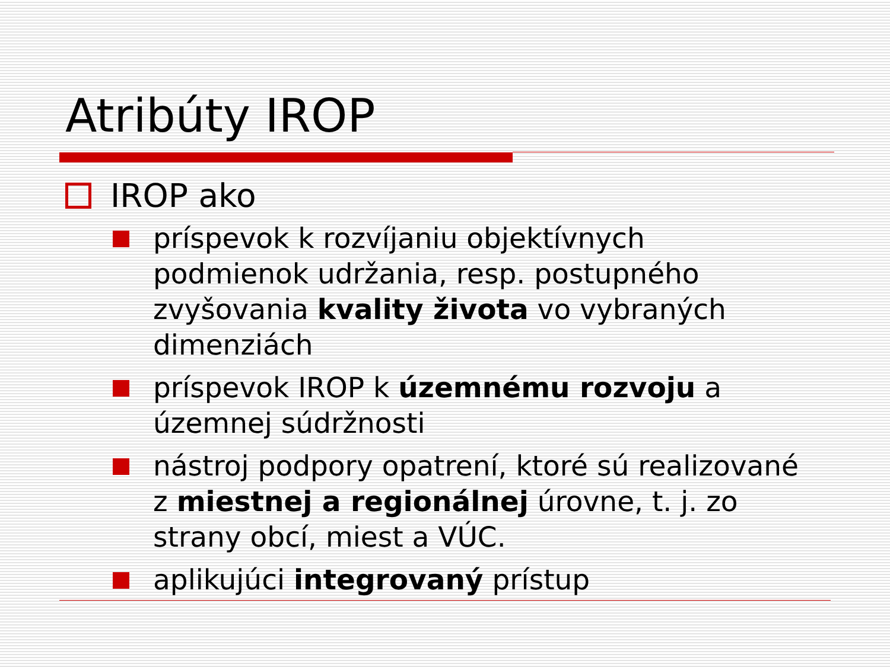Atribúty IROP
IROP ako
príspevok k rozvíjaniu objektívnych podmienok udržania, resp. postupného zvyšovania kvality života vo vybraných dimenziách
príspevok IROP k územnému rozvoju a územnej súdržnosti
nástroj podpory opatrení, ktoré sú realizované z miestnej a regionálnej úrovne, t. j. zo strany obcí, miest a VÚC.
aplikujúci integrovaný prístup